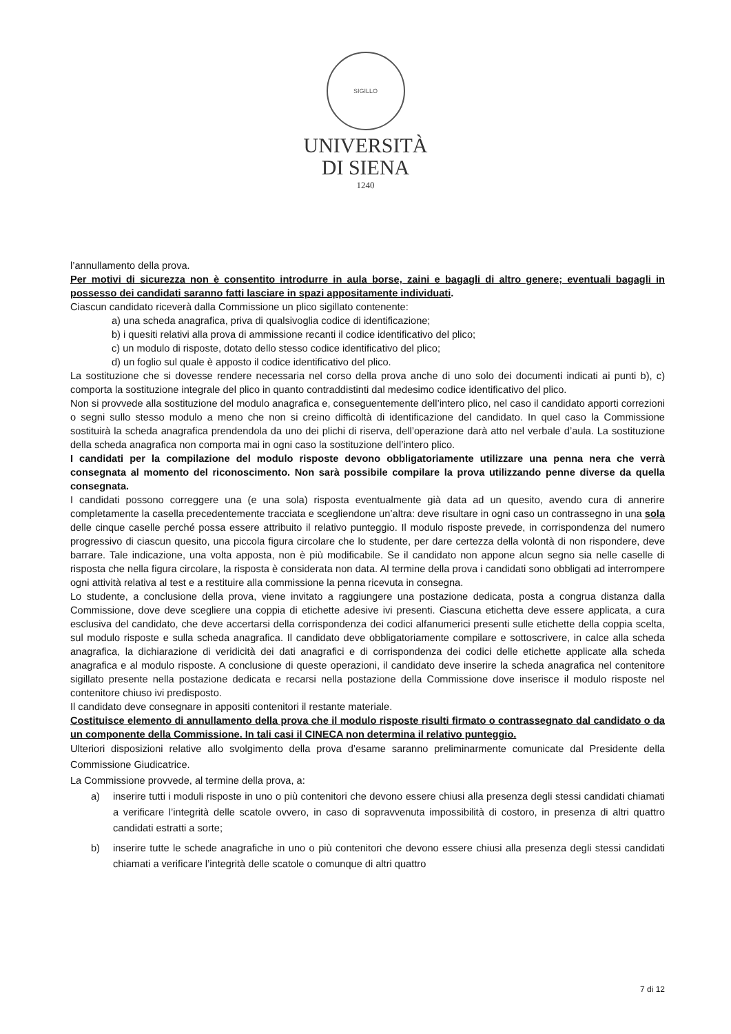SIGILLO
UNIVERSITÀ
DI SIENA
1240
l’annullamento della prova.
Per motivi di sicurezza non è consentito introdurre in aula borse, zaini e bagagli di altro genere; eventuali bagagli in possesso dei candidati saranno fatti lasciare in spazi appositamente individuati.
Ciascun candidato riceverà dalla Commissione un plico sigillato contenente:
a) una scheda anagrafica, priva di qualsivoglia codice di identificazione;
b) i quesiti relativi alla prova di ammissione recanti il codice identificativo del plico;
c) un modulo di risposte, dotato dello stesso codice identificativo del plico;
d) un foglio sul quale è apposto il codice identificativo del plico.
La sostituzione che si dovesse rendere necessaria nel corso della prova anche di uno solo dei documenti indicati ai punti b), c) comporta la sostituzione integrale del plico in quanto contraddistinti dal medesimo codice identificativo del plico.
Non si provvede alla sostituzione del modulo anagrafica e, conseguentemente dell’intero plico, nel caso il candidato apporti correzioni o segni sullo stesso modulo a meno che non si creino difficoltà di identificazione del candidato. In quel caso la Commissione sostituirà la scheda anagrafica prendendola da uno dei plichi di riserva, dell’operazione darà atto nel verbale d’aula. La sostituzione della scheda anagrafica non comporta mai in ogni caso la sostituzione dell’intero plico.
I candidati per la compilazione del modulo risposte devono obbligatoriamente utilizzare una penna nera che verrà consegnata al momento del riconoscimento. Non sarà possibile compilare la prova utilizzando penne diverse da quella consegnata.
I candidati possono correggere una (e una sola) risposta eventualmente già data ad un quesito, avendo cura di annerire completamente la casella precedentemente tracciata e scegliendone un’altra: deve risultare in ogni caso un contrassegno in una sola delle cinque caselle perché possa essere attribuito il relativo punteggio. Il modulo risposte prevede, in corrispondenza del numero progressivo di ciascun quesito, una piccola figura circolare che lo studente, per dare certezza della volontà di non rispondere, deve barrare. Tale indicazione, una volta apposta, non è più modificabile. Se il candidato non appone alcun segno sia nelle caselle di risposta che nella figura circolare, la risposta è considerata non data. Al termine della prova i candidati sono obbligati ad interrompere ogni attività relativa al test e a restituire alla commissione la penna ricevuta in consegna.
Lo studente, a conclusione della prova, viene invitato a raggiungere una postazione dedicata, posta a congrua distanza dalla Commissione, dove deve scegliere una coppia di etichette adesive ivi presenti. Ciascuna etichetta deve essere applicata, a cura esclusiva del candidato, che deve accertarsi della corrispondenza dei codici alfanumerici presenti sulle etichette della coppia scelta, sul modulo risposte e sulla scheda anagrafica. Il candidato deve obbligatoriamente compilare e sottoscrivere, in calce alla scheda anagrafica, la dichiarazione di veridicità dei dati anagrafici e di corrispondenza dei codici delle etichette applicate alla scheda anagrafica e al modulo risposte. A conclusione di queste operazioni, il candidato deve inserire la scheda anagrafica nel contenitore sigillato presente nella postazione dedicata e recarsi nella postazione della Commissione dove inserisce il modulo risposte nel contenitore chiuso ivi predisposto.
Il candidato deve consegnare in appositi contenitori il restante materiale.
Costituisce elemento di annullamento della prova che il modulo risposte risulti firmato o contrassegnato dal candidato o da un componente della Commissione. In tali casi il CINECA non determina il relativo punteggio.
Ulteriori disposizioni relative allo svolgimento della prova d’esame saranno preliminarmente comunicate dal Presidente della Commissione Giudicatrice.
La Commissione provvede, al termine della prova, a:
a) inserire tutti i moduli risposte in uno o più contenitori che devono essere chiusi alla presenza degli stessi candidati chiamati a verificare l’integrità delle scatole ovvero, in caso di sopravvenuta impossibilità di costoro, in presenza di altri quattro candidati estratti a sorte;
b) inserire tutte le schede anagrafiche in uno o più contenitori che devono essere chiusi alla presenza degli stessi candidati chiamati a verificare l’integrità delle scatole o comunque di altri quattro
7 di 12